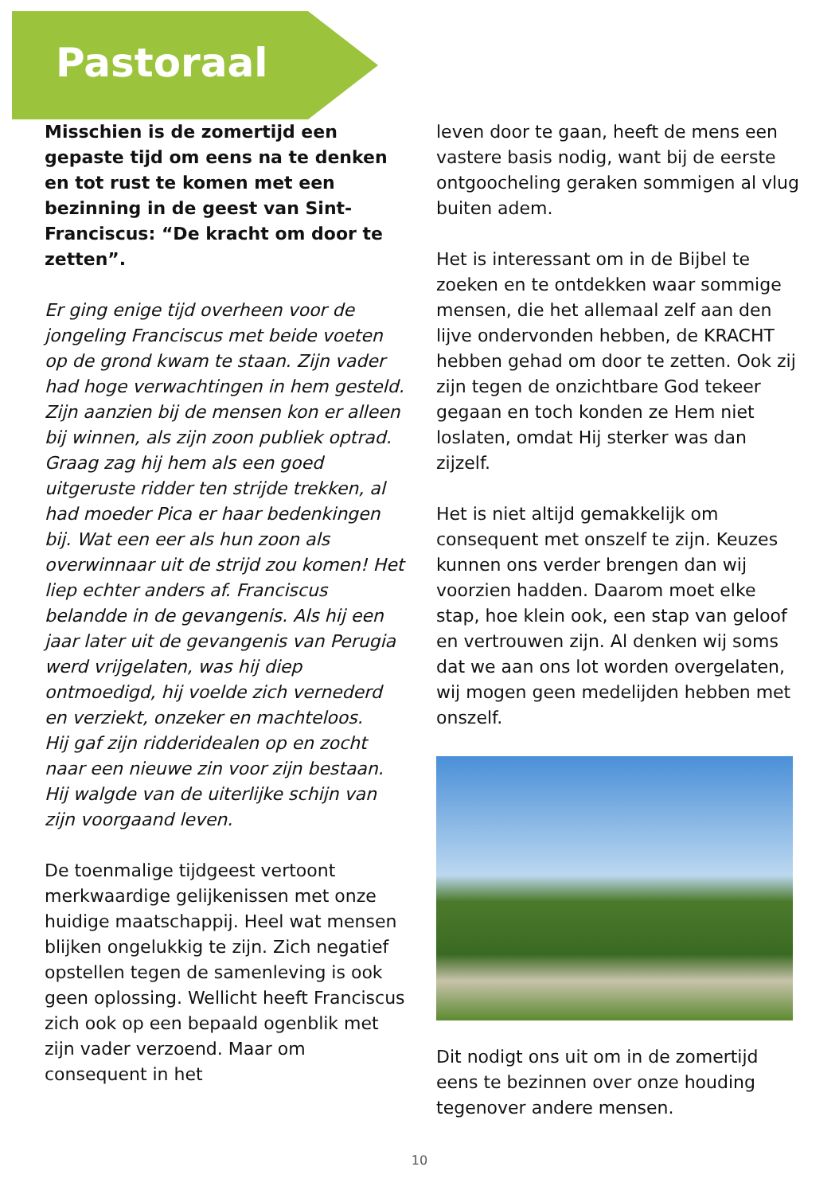Pastoraal
Misschien is de zomertijd een gepaste tijd om eens na te denken en tot rust te komen met een bezinning in de geest van Sint-Franciscus: “De kracht om door te zetten”.
Er ging enige tijd overheen voor de jongeling Franciscus met beide voeten op de grond kwam te staan. Zijn vader had hoge verwachtingen in hem gesteld. Zijn aanzien bij de mensen kon er alleen bij winnen, als zijn zoon publiek optrad. Graag zag hij hem als een goed uitgeruste ridder ten strijde trekken, al had moeder Pica er haar bedenkingen bij. Wat een eer als hun zoon als overwinnaar uit de strijd zou komen! Het liep echter anders af. Franciscus belandde in de gevangenis. Als hij een jaar later uit de gevangenis van Perugia werd vrijgelaten, was hij diep ontmoedigd, hij voelde zich vernederd en verziekt, onzeker en machteloos.
Hij gaf zijn ridderidealen op en zocht naar een nieuwe zin voor zijn bestaan. Hij walgde van de uiterlijke schijn van zijn voorgaand leven.
De toenmalige tijdgeest vertoont merkwaardige gelijkenissen met onze huidige maatschappij. Heel wat mensen blijken ongelukkig te zijn. Zich negatief opstellen tegen de samenleving is ook geen oplossing. Wellicht heeft Franciscus zich ook op een bepaald ogenblik met zijn vader verzoend. Maar om consequent in het
leven door te gaan, heeft de mens een vastere basis nodig, want bij de eerste ontgoocheling geraken sommigen al vlug buiten adem.
Het is interessant om in de Bijbel te zoeken en te ontdekken waar sommige mensen, die het allemaal zelf aan den lijve ondervonden hebben, de KRACHT hebben gehad om door te zetten. Ook zij zijn tegen de onzichtbare God tekeer gegaan en toch konden ze Hem niet loslaten, omdat Hij sterker was dan zijzelf.
Het is niet altijd gemakkelijk om consequent met onszelf te zijn. Keuzes kunnen ons verder brengen dan wij voorzien hadden. Daarom moet elke stap, hoe klein ook, een stap van geloof en vertrouwen zijn. Al denken wij soms dat we aan ons lot worden overgelaten, wij mogen geen medelijden hebben met onszelf.
Dit nodigt ons uit om in de zomertijd eens te bezinnen over onze houding tegenover andere mensen.
10